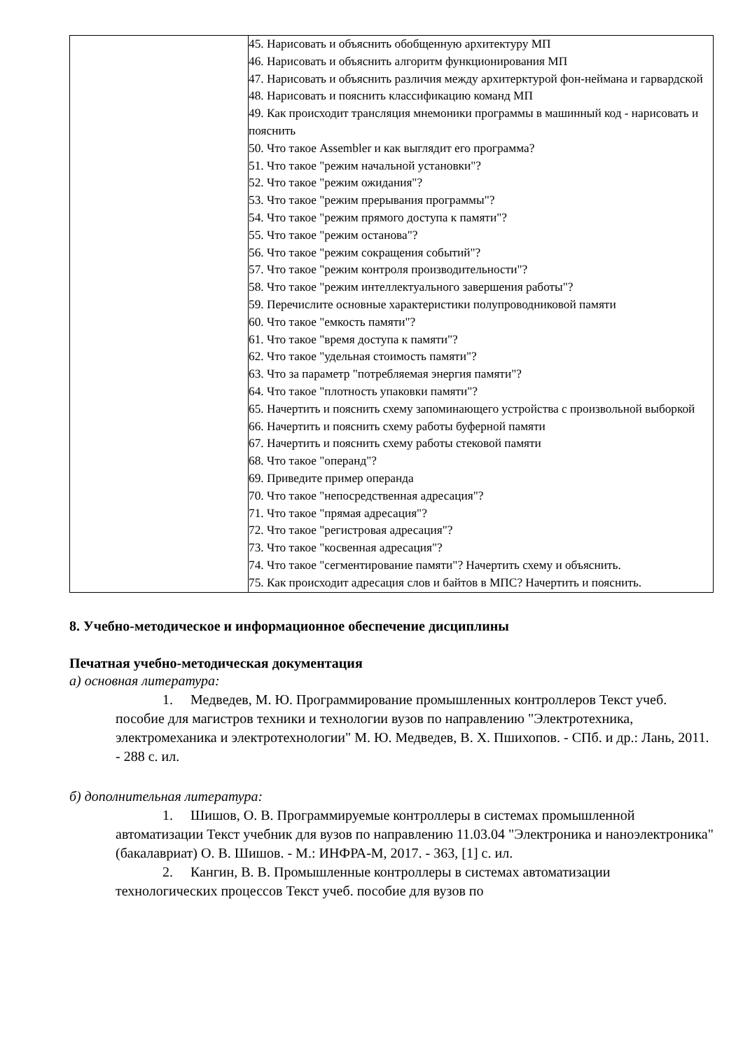| | 45. Нарисовать и объяснить обобщенную архитектуру МП 46. Нарисовать и объяснить алгоритм функционирования МП 47. Нарисовать и объяснить различия между архитерктурой фон-неймана и гарвардской 48. Нарисовать и пояснить классификацию команд МП 49. Как происходит трансляция мнемоники программы в машинный код - нарисовать и пояснить 50. Что такое Assembler и как выглядит его программа? 51. Что такое "режим начальной установки"? 52. Что такое "режим ожидания"? 53. Что такое "режим прерывания программы"? 54. Что такое "режим прямого доступа к памяти"? 55. Что такое "режим останова"? 56. Что такое "режим сокращения событий"? 57. Что такое "режим контроля производительности"? 58. Что такое "режим интеллектуального завершения работы"? 59. Перечислите основные характеристики полупроводниковой памяти 60. Что такое "емкость памяти"? 61. Что такое "время доступа к памяти"? 62. Что такое "удельная стоимость памяти"? 63. Что за параметр "потребляемая энергия памяти"? 64. Что такое "плотность упаковки памяти"? 65. Начертить и пояснить схему запоминающего устройства с произвольной выборкой 66. Начертить и пояснить схему работы буферной памяти 67. Начертить и пояснить схему работы стековой памяти 68. Что такое "операнд"? 69. Приведите пример операнда 70. Что такое "непосредственная адресация"? 71. Что такое "прямая адресация"? 72. Что такое "регистровая адресация"? 73. Что такое "косвенная адресация"? 74. Что такое "сегментирование памяти"? Начертить схему и объяснить. 75. Как происходит адресация слов и байтов в МПС? Начертить и пояснить. |
8. Учебно-методическое и информационное обеспечение дисциплины
Печатная учебно-методическая документация
а) основная литература:
1. Медведев, М. Ю. Программирование промышленных контроллеров Текст учеб. пособие для магистров техники и технологии вузов по направлению "Электротехника, электромеханика и электротехнологии" М. Ю. Медведев, В. Х. Пшихопов. - СПб. и др.: Лань, 2011. - 288 с. ил.
б) дополнительная литература:
1. Шишов, О. В. Программируемые контроллеры в системах промышленной автоматизации Текст учебник для вузов по направлению 11.03.04 "Электроника и наноэлектроника" (бакалавриат) О. В. Шишов. - М.: ИНФРА-М, 2017. - 363, [1] с. ил.
2. Кангин, В. В. Промышленные контроллеры в системах автоматизации технологических процессов Текст учеб. пособие для вузов по